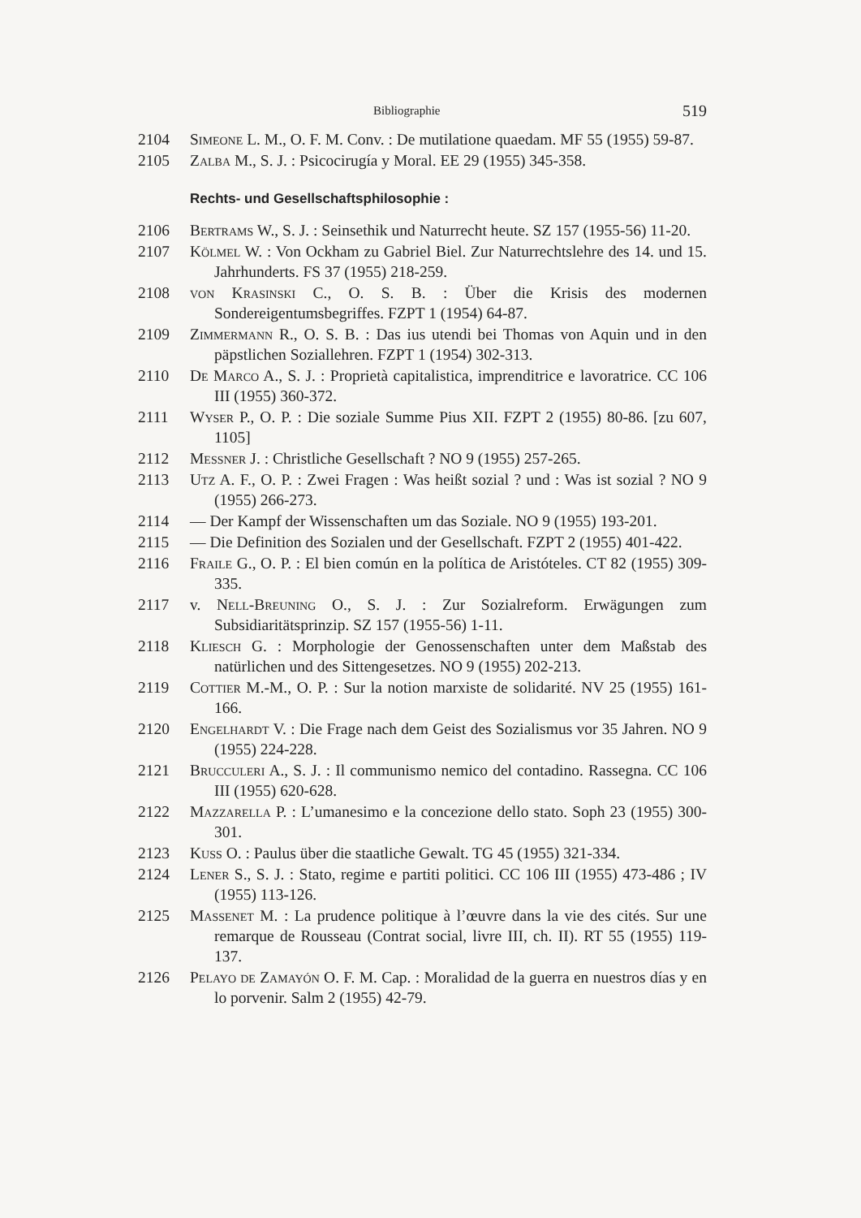Bibliographie 519
2104 Simeone L. M., O. F. M. Conv. : De mutilatione quaedam. MF 55 (1955) 59-87.
2105 Zalba M., S. J. : Psicocirugía y Moral. EE 29 (1955) 345-358.
Rechts- und Gesellschaftsphilosophie :
2106 Bertrams W., S. J. : Seinsethik und Naturrecht heute. SZ 157 (1955-56) 11-20.
2107 Kölmel W. : Von Ockham zu Gabriel Biel. Zur Naturrechtslehre des 14. und 15. Jahrhunderts. FS 37 (1955) 218-259.
2108 von Krasinski C., O. S. B. : Über die Krisis des modernen Sondereigentumsbegriffes. FZPT 1 (1954) 64-87.
2109 Zimmermann R., O. S. B. : Das ius utendi bei Thomas von Aquin und in den päpstlichen Soziallehren. FZPT 1 (1954) 302-313.
2110 De Marco A., S. J. : Proprietà capitalistica, imprenditrice e lavoratrice. CC 106 III (1955) 360-372.
2111 Wyser P., O. P. : Die soziale Summe Pius XII. FZPT 2 (1955) 80-86. [zu 607, 1105]
2112 Messner J. : Christliche Gesellschaft ? NO 9 (1955) 257-265.
2113 Utz A. F., O. P. : Zwei Fragen : Was heißt sozial ? und : Was ist sozial ? NO 9 (1955) 266-273.
2114 — Der Kampf der Wissenschaften um das Soziale. NO 9 (1955) 193-201.
2115 — Die Definition des Sozialen und der Gesellschaft. FZPT 2 (1955) 401-422.
2116 Fraile G., O. P. : El bien común en la política de Aristóteles. CT 82 (1955) 309-335.
2117 v. Nell-Breuning O., S. J. : Zur Sozialreform. Erwägungen zum Subsidiaritätsprinzip. SZ 157 (1955-56) 1-11.
2118 Kliesch G. : Morphologie der Genossenschaften unter dem Maßstab des natürlichen und des Sittengesetzes. NO 9 (1955) 202-213.
2119 Cottier M.-M., O. P. : Sur la notion marxiste de solidarité. NV 25 (1955) 161-166.
2120 Engelhardt V. : Die Frage nach dem Geist des Sozialismus vor 35 Jahren. NO 9 (1955) 224-228.
2121 Brucculeri A., S. J. : Il communismo nemico del contadino. Rassegna. CC 106 III (1955) 620-628.
2122 Mazzarella P. : L’umanesimo e la concezione dello stato. Soph 23 (1955) 300-301.
2123 Kuss O. : Paulus über die staatliche Gewalt. TG 45 (1955) 321-334.
2124 Lener S., S. J. : Stato, regime e partiti politici. CC 106 III (1955) 473-486 ; IV (1955) 113-126.
2125 Massenet M. : La prudence politique à l’œuvre dans la vie des cités. Sur une remarque de Rousseau (Contrat social, livre III, ch. II). RT 55 (1955) 119-137.
2126 Pelayo de Zamayón O. F. M. Cap. : Moralidad de la guerra en nuestros días y en lo porvenir. Salm 2 (1955) 42-79.